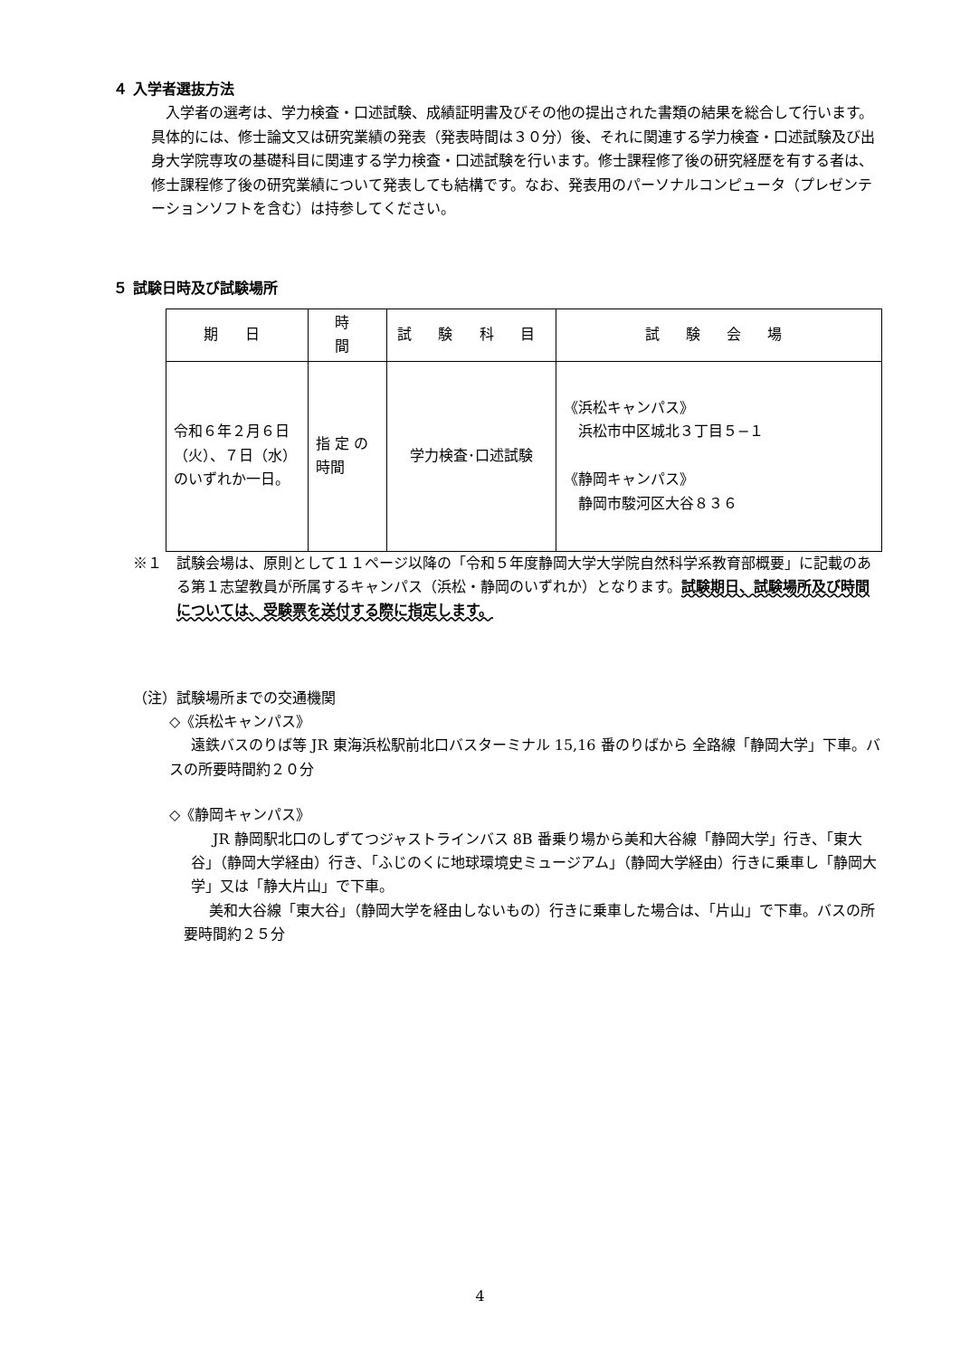４ 入学者選抜方法
入学者の選考は、学力検査・口述試験、成績証明書及びその他の提出された書類の結果を総合して行います。具体的には、修士論文又は研究業績の発表（発表時間は３０分）後、それに関連する学力検査・口述試験及び出身大学院専攻の基礎科目に関連する学力検査・口述試験を行います。修士課程修了後の研究経歴を有する者は、修士課程修了後の研究業績について発表しても結構です。なお、発表用のパーソナルコンピュータ（プレゼンテーションソフトを含む）は持参してください。
５ 試験日時及び試験場所
| 期 日 | 時 間 | 試 験 科 目 | 試 験 会 場 |
| --- | --- | --- | --- |
| 令和６年２月６日（火）、７日（水）のいずれか一日。 | 指 定 の時間 | 学力検査･口述試験 | 《浜松キャンパス》 浜松市中区城北３丁目５−１ 《静岡キャンパス》 静岡市駿河区大谷８３６ |
※１　試験会場は、原則として１１ページ以降の「令和５年度静岡大学大学院自然科学系教育部概要」に記載のある第１志望教員が所属するキャンパス（浜松・静岡のいずれか）となります。試験期日、試験場所及び時間については、受験票を送付する際に指定します。
（注）試験場所までの交通機関
◇《浜松キャンパス》
遠鉄バスのりば等 JR 東海浜松駅前北口バスターミナル 15,16 番のりばから 全路線「静岡大学」下車。バスの所要時間約２０分
◇《静岡キャンパス》
JR 静岡駅北口のしずてつジャストラインバス 8B 番乗り場から美和大谷線「静岡大学」行き、「東大谷」（静岡大学経由）行き、「ふじのくに地球環境史ミュージアム」（静岡大学経由）行きに乗車し「静岡大学」又は「静大片山」で下車。
美和大谷線「東大谷」（静岡大学を経由しないもの）行きに乗車した場合は、「片山」で下車。バスの所要時間約２５分
4